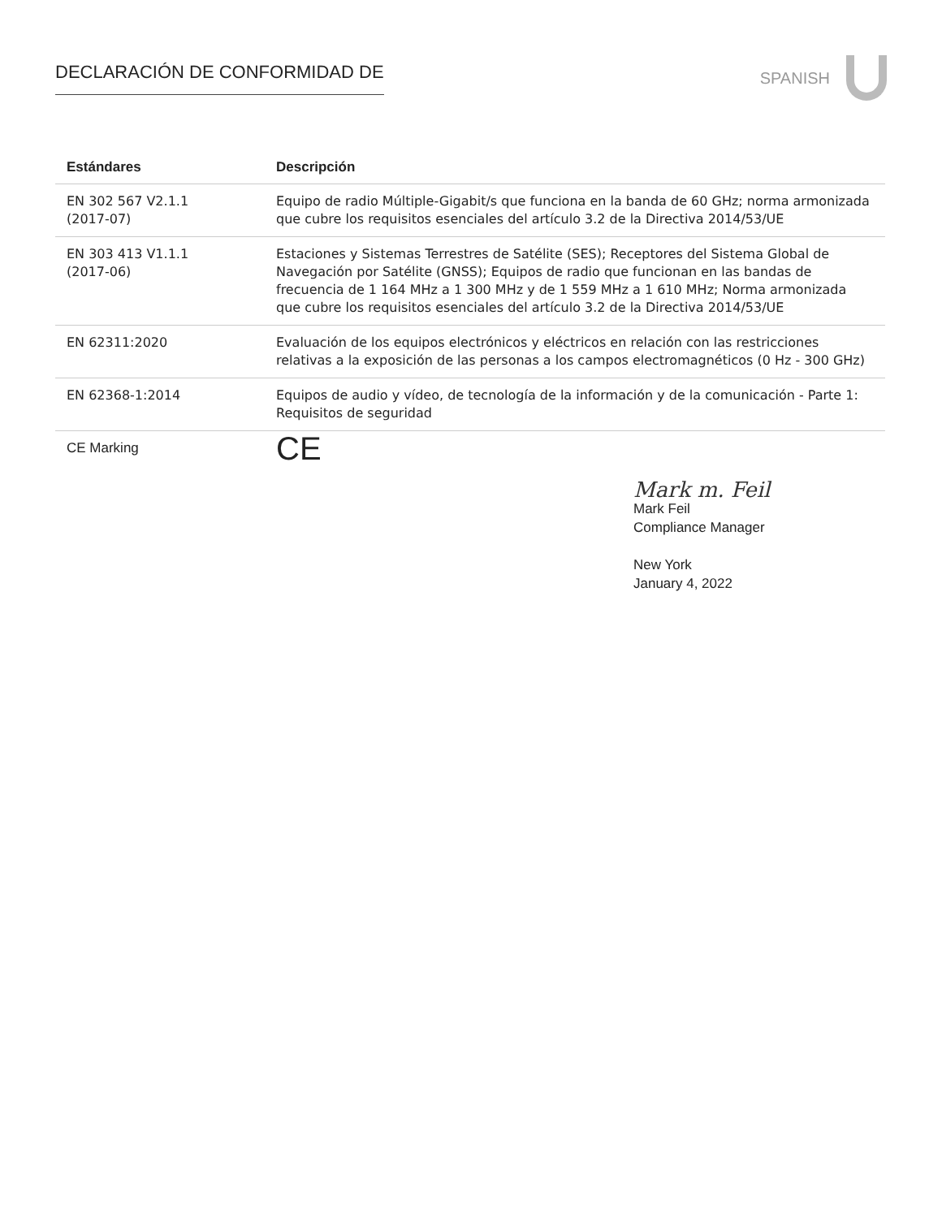DECLARACIÓN DE CONFORMIDAD DE SPANISH
| Estándares | Descripción |
| --- | --- |
| EN 302 567 V2.1.1 (2017-07) | Equipo de radio Múltiple-Gigabit/s que funciona en la banda de 60 GHz; norma armonizada que cubre los requisitos esenciales del artículo 3.2 de la Directiva 2014/53/UE |
| EN 303 413 V1.1.1 (2017-06) | Estaciones y Sistemas Terrestres de Satélite (SES); Receptores del Sistema Global de Navegación por Satélite (GNSS); Equipos de radio que funcionan en las bandas de frecuencia de 1 164 MHz a 1 300 MHz y de 1 559 MHz a 1 610 MHz; Norma armonizada que cubre los requisitos esenciales del artículo 3.2 de la Directiva 2014/53/UE |
| EN 62311:2020 | Evaluación de los equipos electrónicos y eléctricos en relación con las restricciones relativas a la exposición de las personas a los campos electromagnéticos (0 Hz - 300 GHz) |
| EN 62368-1:2014 | Equipos de audio y vídeo, de tecnología de la información y de la comunicación - Parte 1: Requisitos de seguridad |
| CE Marking | CE |
Mark m. Feil
Mark Feil
Compliance Manager
New York
January 4, 2022